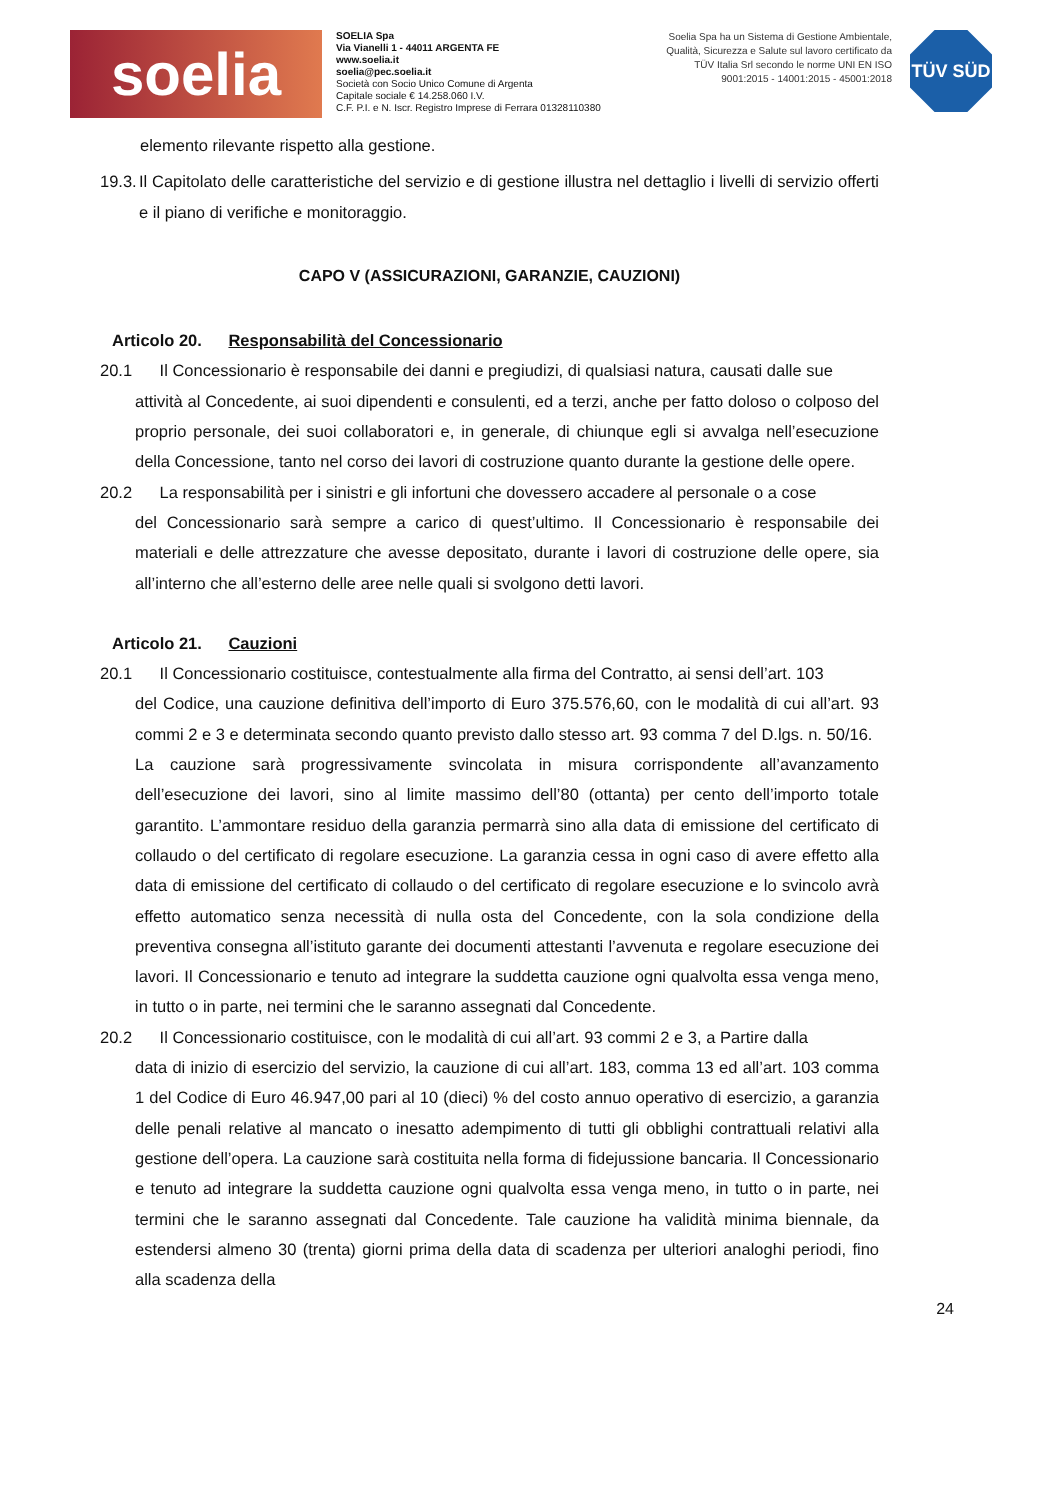soelia
SOELIA Spa
Via Vianelli 1 - 44011 ARGENTA FE
www.soelia.it
soelia@pec.soelia.it
Società con Socio Unico Comune di Argenta
Capitale sociale € 14.258.060 I.V.
C.F. P.I. e N. Iscr. Registro Imprese di Ferrara 01328110380
Soelia Spa ha un Sistema di Gestione Ambientale, Qualità, Sicurezza e Salute sul lavoro certificato da TÜV Italia Srl secondo le norme UNI EN ISO 9001:2015 - 14001:2015 - 45001:2018
TÜV SÜD
elemento rilevante rispetto alla gestione.
19.3.
Il Capitolato delle caratteristiche del servizio e di gestione illustra nel dettaglio i livelli di servizio offerti e il piano di verifiche e monitoraggio.
CAPO V (ASSICURAZIONI, GARANZIE, CAUZIONI)
Articolo 20. Responsabilità del Concessionario
20.1 Il Concessionario è responsabile dei danni e pregiudizi, di qualsiasi natura, causati dalle sue
attività al Concedente, ai suoi dipendenti e consulenti, ed a terzi, anche per fatto doloso o colposo del proprio personale, dei suoi collaboratori e, in generale, di chiunque egli si avvalga nell’esecuzione della Concessione, tanto nel corso dei lavori di costruzione quanto durante la gestione delle opere.
20.2 La responsabilità per i sinistri e gli infortuni che dovessero accadere al personale o a cose
del Concessionario sarà sempre a carico di quest’ultimo. Il Concessionario è responsabile dei materiali e delle attrezzature che avesse depositato, durante i lavori di costruzione delle opere, sia all’interno che all’esterno delle aree nelle quali si svolgono detti lavori.
Articolo 21. Cauzioni
20.1 Il Concessionario costituisce, contestualmente alla firma del Contratto, ai sensi dell’art. 103
del Codice, una cauzione definitiva dell’importo di Euro 375.576,60, con le modalità di cui all’art. 93 commi 2 e 3 e determinata secondo quanto previsto dallo stesso art. 93 comma 7 del D.lgs. n. 50/16.
La cauzione sarà progressivamente svincolata in misura corrispondente all’avanzamento dell’esecuzione dei lavori, sino al limite massimo dell’80 (ottanta) per cento dell’importo totale garantito. L’ammontare residuo della garanzia permarrà sino alla data di emissione del certificato di collaudo o del certificato di regolare esecuzione. La garanzia cessa in ogni caso di avere effetto alla data di emissione del certificato di collaudo o del certificato di regolare esecuzione e lo svincolo avrà effetto automatico senza necessità di nulla osta del Concedente, con la sola condizione della preventiva consegna all’istituto garante dei documenti attestanti l’avvenuta e regolare esecuzione dei lavori. Il Concessionario e tenuto ad integrare la suddetta cauzione ogni qualvolta essa venga meno, in tutto o in parte, nei termini che le saranno assegnati dal Concedente.
20.2 Il Concessionario costituisce, con le modalità di cui all’art. 93 commi 2 e 3, a Partire dalla
data di inizio di esercizio del servizio, la cauzione di cui all’art. 183, comma 13 ed all’art. 103 comma 1 del Codice di Euro 46.947,00 pari al 10 (dieci) % del costo annuo operativo di esercizio, a garanzia delle penali relative al mancato o inesatto adempimento di tutti gli obblighi contrattuali relativi alla gestione dell’opera. La cauzione sarà costituita nella forma di fidejussione bancaria. Il Concessionario e tenuto ad integrare la suddetta cauzione ogni qualvolta essa venga meno, in tutto o in parte, nei termini che le saranno assegnati dal Concedente. Tale cauzione ha validità minima biennale, da estendersi almeno 30 (trenta) giorni prima della data di scadenza per ulteriori analoghi periodi, fino alla scadenza della
24